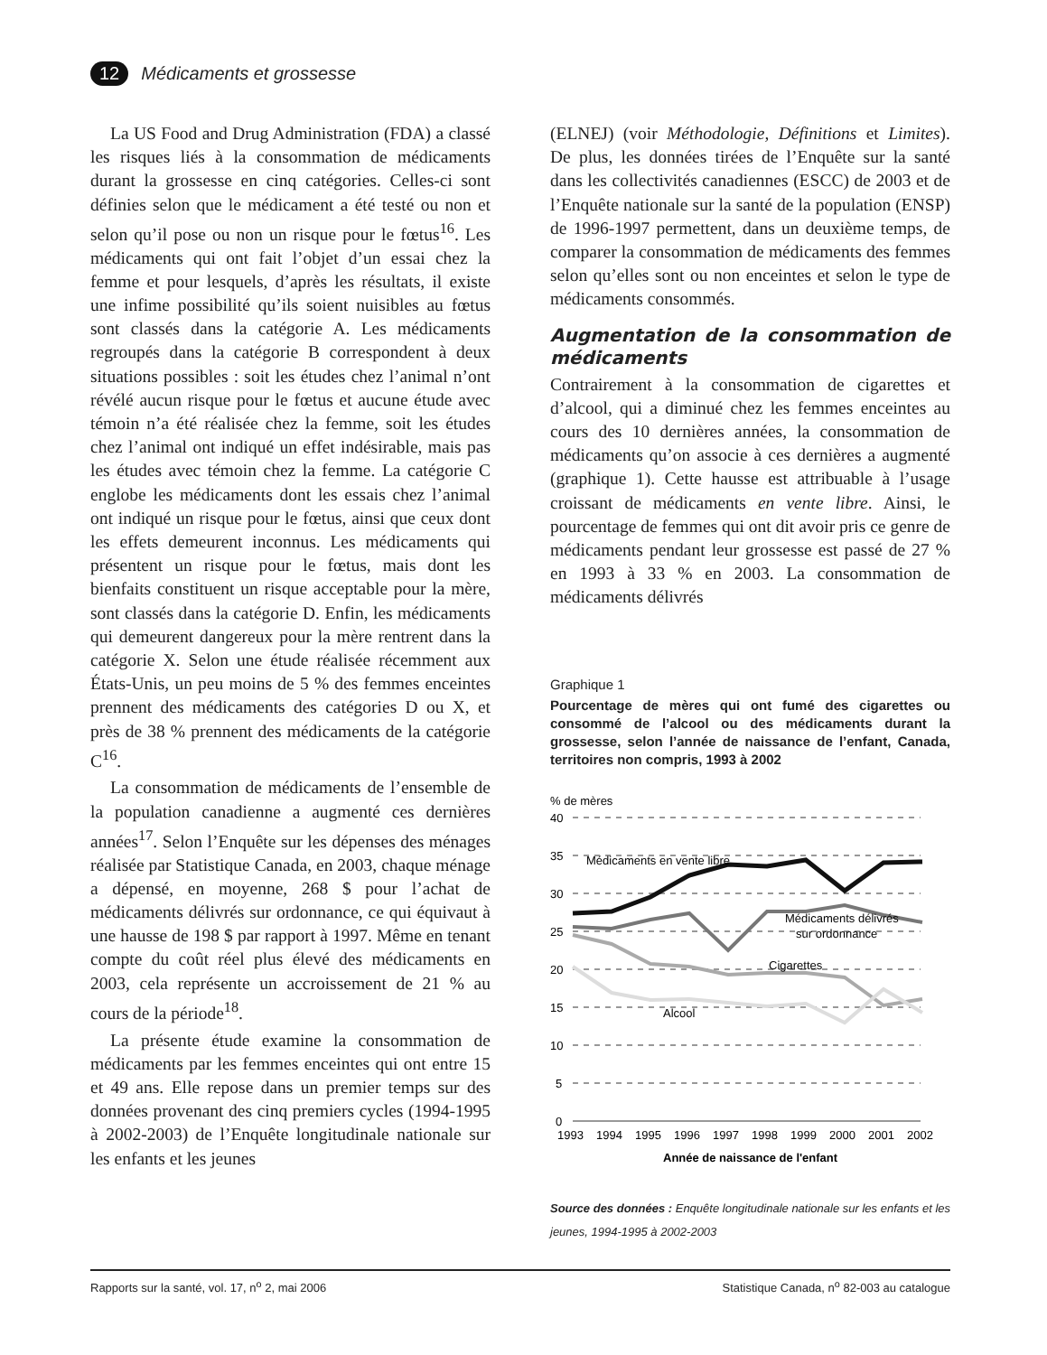12 Médicaments et grossesse
La US Food and Drug Administration (FDA) a classé les risques liés à la consommation de médicaments durant la grossesse en cinq catégories. Celles-ci sont définies selon que le médicament a été testé ou non et selon qu’il pose ou non un risque pour le fœtus<sup>16</sup>. Les médicaments qui ont fait l’objet d’un essai chez la femme et pour lesquels, d’après les résultats, il existe une infime possibilité qu’ils soient nuisibles au fœtus sont classés dans la catégorie A. Les médicaments regroupés dans la catégorie B correspondent à deux situations possibles : soit les études chez l’animal n’ont révélé aucun risque pour le fœtus et aucune étude avec témoin n’a été réalisée chez la femme, soit les études chez l’animal ont indiqué un effet indésirable, mais pas les études avec témoin chez la femme. La catégorie C englobe les médicaments dont les essais chez l’animal ont indiqué un risque pour le fœtus, ainsi que ceux dont les effets demeurent inconnus. Les médicaments qui présentent un risque pour le fœtus, mais dont les bienfaits constituent un risque acceptable pour la mère, sont classés dans la catégorie D. Enfin, les médicaments qui demeurent dangereux pour la mère rentrent dans la catégorie X. Selon une étude réalisée récemment aux États-Unis, un peu moins de 5 % des femmes enceintes prennent des médicaments des catégories D ou X, et près de 38 % prennent des médicaments de la catégorie C<sup>16</sup>.
La consommation de médicaments de l’ensemble de la population canadienne a augmenté ces dernières années<sup>17</sup>. Selon l’Enquête sur les dépenses des ménages réalisée par Statistique Canada, en 2003, chaque ménage a dépensé, en moyenne, 268 $ pour l’achat de médicaments délivrés sur ordonnance, ce qui équivaut à une hausse de 198 $ par rapport à 1997. Même en tenant compte du coût réel plus élevé des médicaments en 2003, cela représente un accroissement de 21 % au cours de la période<sup>18</sup>.
La présente étude examine la consommation de médicaments par les femmes enceintes qui ont entre 15 et 49 ans. Elle repose dans un premier temps sur des données provenant des cinq premiers cycles (1994-1995 à 2002-2003) de l’Enquête longitudinale nationale sur les enfants et les jeunes
(ELNEJ) (voir Méthodologie, Définitions et Limites). De plus, les données tirées de l’Enquête sur la santé dans les collectivités canadiennes (ESCC) de 2003 et de l’Enquête nationale sur la santé de la population (ENSP) de 1996-1997 permettent, dans un deuxième temps, de comparer la consommation de médicaments des femmes selon qu’elles sont ou non enceintes et selon le type de médicaments consommés.
Augmentation de la consommation de médicaments
Contrairement à la consommation de cigarettes et d’alcool, qui a diminué chez les femmes enceintes au cours des 10 dernières années, la consommation de médicaments qu’on associe à ces dernières a augmenté (graphique 1). Cette hausse est attribuable à l’usage croissant de médicaments en vente libre. Ainsi, le pourcentage de femmes qui ont dit avoir pris ce genre de médicaments pendant leur grossesse est passé de 27 % en 1993 à 33 % en 2003. La consommation de médicaments délivrés
Graphique 1
Pourcentage de mères qui ont fumé des cigarettes ou consommé de l’alcool ou des médicaments durant la grossesse, selon l’année de naissance de l’enfant, Canada, territoires non compris, 1993 à 2002
% de mères
40
35
30
25
20
15
10
5
0
Médicaments en vente libre
Médicaments délivrés
sur ordonnance
Cigarettes
Alcool
1993
1994
1995
1996
1997
1998
1999
2000
2001
2002
Année de naissance de l'enfant
Source des données : Enquête longitudinale nationale sur les enfants et les jeunes, 1994-1995 à 2002-2003
Rapports sur la santé, vol. 17, n<sup>o</sup> 2, mai 2006 Statistique Canada, n<sup>o</sup> 82-003 au catalogue